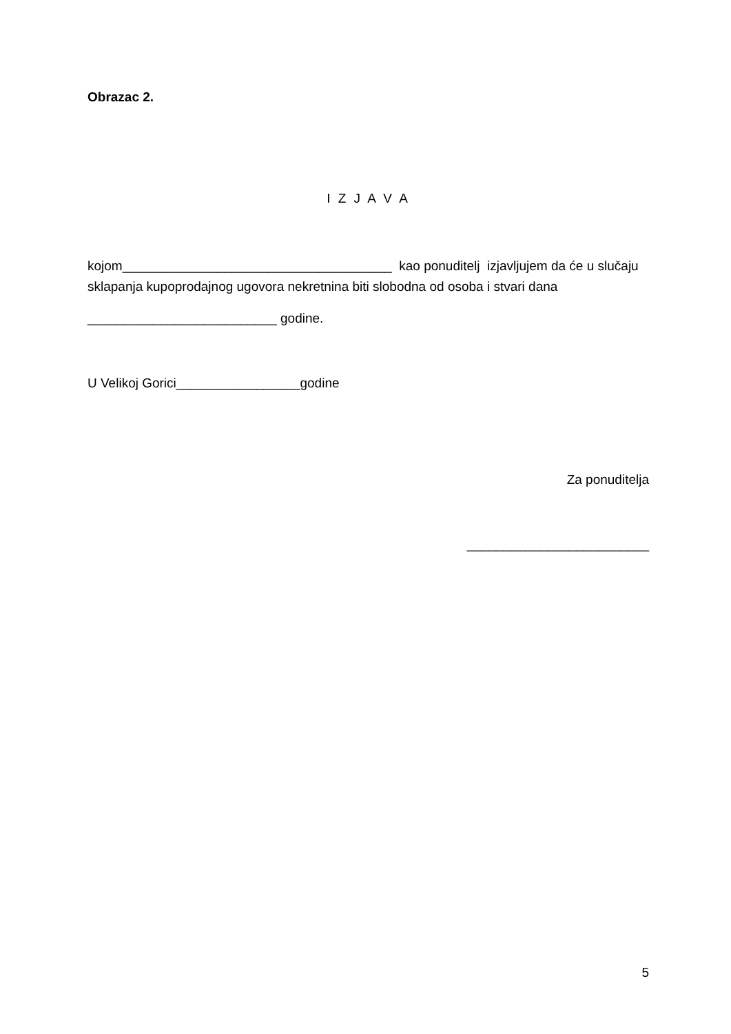Obrazac 2.
I Z J A V A
kojom_____________________________________ kao ponuditelj izjavljujem da će u slučaju sklapanja kupoprodajnog ugovora nekretnina biti slobodna od osoba i stvari dana
__________________________ godine.
U Velikoj Gorici_________________godine
Za ponuditelja
_________________________
5